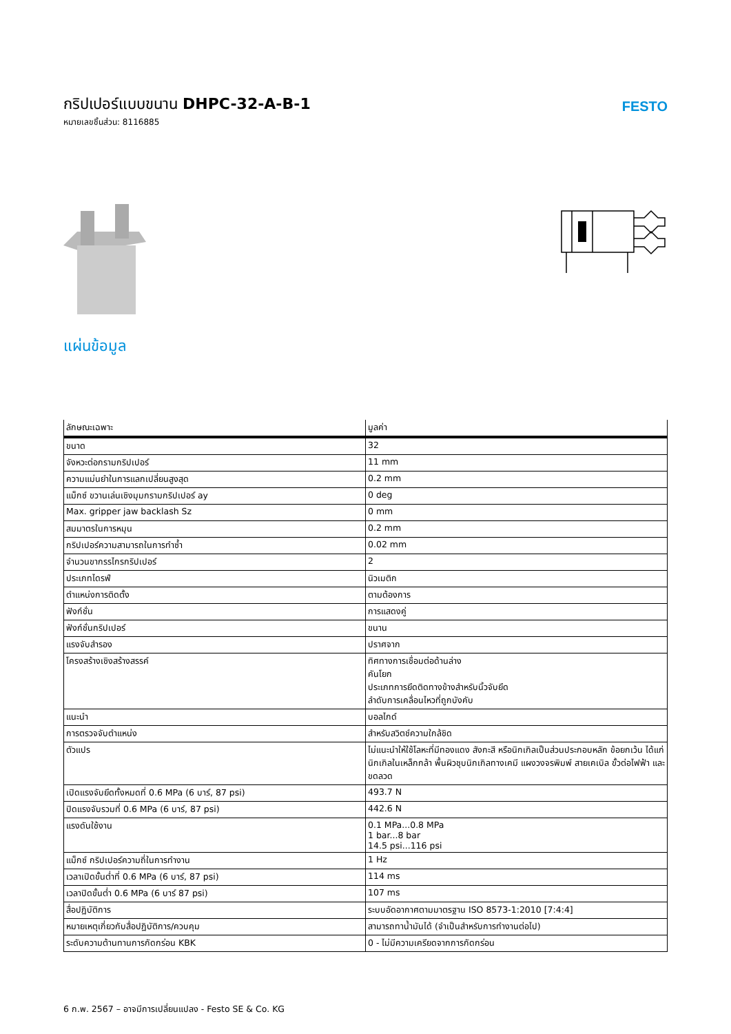กริปเปอร์แบบขนาน DHPC-32-A-B-1
หมายเลขชิ้นส่วน: 8116885
FESTO
แผ่นข้อมูล
| ลักษณะเฉพาะ | มูลค่า |
| --- | --- |
| ขนาด | 32 |
| จังหวะต่อกรามกริปเปอร์ | 11 mm |
| ความแม่นยำในการแลกเปลี่ยนสูงสุด | 0.2 mm |
| แม็กซ์ ขวานเล่นเชิงมุมกรามกริปเปอร์ ay | 0 deg |
| Max. gripper jaw backlash Sz | 0 mm |
| สมมาตรในการหมุน | 0.2 mm |
| กริปเปอร์ความสามารถในการทำซ้ำ | 0.02 mm |
| จำนวนขากรรไกรกริปเปอร์ | 2 |
| ประเภทไดรฟ์ | นิวเมติก |
| ตำแหน่งการติดตั้ง | ตามต้องการ |
| ฟังก์ชั่น | การแสดงคู่ |
| ฟังก์ชั่นกริปเปอร์ | ขนาน |
| แรงจับสำรอง | ปราศจาก |
| โครงสร้างเชิงสร้างสรรค์ | ทิศทางการเชื่อมต่อด้านล่าง คันโยก ประเภทการยึดติดทางข้างสำหรับนิ้วจับยึด ลำดับการเคลื่อนไหวที่ถูกบังคับ |
| แนะนำ | บอลไกด์ |
| การตรวจจับตำแหน่ง | สำหรับสวิตช์ความใกล้ชิด |
| ตัวแปร | ไม่แนะนำให้ใช้โลหะที่มีทองแดง สังกะสี หรือนิกเกิลเป็นส่วนประกอบหลัก ข้อยกเว้น ได้แก่ นิกเกิลในเหล็กกล้า พื้นผิวชุบนิกเกิลทางเคมี แผงวงจรพิมพ์ สายเคเบิล ขั้วต่อไฟฟ้า และขดลวด |
| เปิดแรงจับยึดทั้งหมดที่ 0.6 MPa (6 บาร์, 87 psi) | 493.7 N |
| ปิดแรงจับรวมที่ 0.6 MPa (6 บาร์, 87 psi) | 442.6 N |
| แรงดันใช้งาน | 0.1 MPa...0.8 MPa 1 bar...8 bar 14.5 psi...116 psi |
| แม็กซ์ กริปเปอร์ความถี่ในการทำงาน | 1 Hz |
| เวลาเปิดขั้นต่ำที่ 0.6 MPa (6 บาร์, 87 psi) | 114 ms |
| เวลาปิดขั้นต่ำ 0.6 MPa (6 บาร์ 87 psi) | 107 ms |
| สื่อปฏิบัติการ | ระบบอัดอากาศตามมาตรฐาน ISO 8573-1:2010 [7:4:4] |
| หมายเหตุเกี่ยวกับสื่อปฏิบัติการ/ควบคุม | สามารถทาน้ำมันได้ (จำเป็นสำหรับการทำงานต่อไป) |
| ระดับความต้านทานการกัดกร่อน KBK | 0 - ไม่มีความเครียดจากการกัดกร่อน |
6 ก.พ. 2567 – อาจมีการเปลี่ยนแปลง - Festo SE & Co. KG